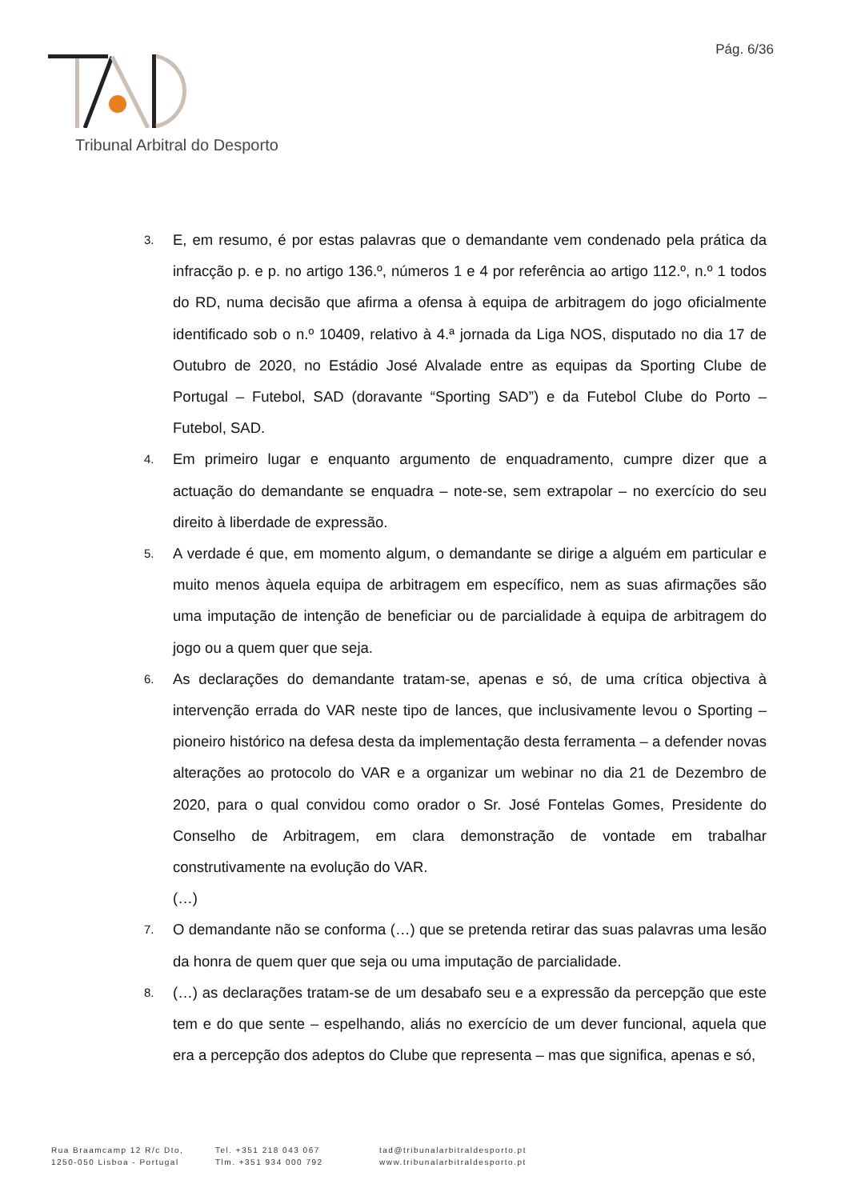Pág. 6/36
Tribunal Arbitral do Desporto
3. E, em resumo, é por estas palavras que o demandante vem condenado pela prática da infracção p. e p. no artigo 136.º, números 1 e 4 por referência ao artigo 112.º, n.º 1 todos do RD, numa decisão que afirma a ofensa à equipa de arbitragem do jogo oficialmente identificado sob o n.º 10409, relativo à 4.ª jornada da Liga NOS, disputado no dia 17 de Outubro de 2020, no Estádio José Alvalade entre as equipas da Sporting Clube de Portugal – Futebol, SAD (doravante “Sporting SAD”) e da Futebol Clube do Porto – Futebol, SAD.
4. Em primeiro lugar e enquanto argumento de enquadramento, cumpre dizer que a actuação do demandante se enquadra – note-se, sem extrapolar – no exercício do seu direito à liberdade de expressão.
5. A verdade é que, em momento algum, o demandante se dirige a alguém em particular e muito menos àquela equipa de arbitragem em específico, nem as suas afirmações são uma imputação de intenção de beneficiar ou de parcialidade à equipa de arbitragem do jogo ou a quem quer que seja.
6. As declarações do demandante tratam-se, apenas e só, de uma crítica objectiva à intervenção errada do VAR neste tipo de lances, que inclusivamente levou o Sporting – pioneiro histórico na defesa desta da implementação desta ferramenta – a defender novas alterações ao protocolo do VAR e a organizar um webinar no dia 21 de Dezembro de 2020, para o qual convidou como orador o Sr. José Fontelas Gomes, Presidente do Conselho de Arbitragem, em clara demonstração de vontade em trabalhar construtivamente na evolução do VAR.
(…)
7. O demandante não se conforma (…) que se pretenda retirar das suas palavras uma lesão da honra de quem quer que seja ou uma imputação de parcialidade.
8. (…) as declarações tratam-se de um desabafo seu e a expressão da percepção que este tem e do que sente – espelhando, aliás no exercício de um dever funcional, aquela que era a percepção dos adeptos do Clube que representa – mas que significa, apenas e só,
Rua Braamcamp 12 R/c Dto,
1250-050 Lisboa - Portugal
Tel. +351 218 043 067
Tlm. +351 934 000 792
tad@tribunalarbitraldesporto.pt
www.tribunalarbitraldesporto.pt